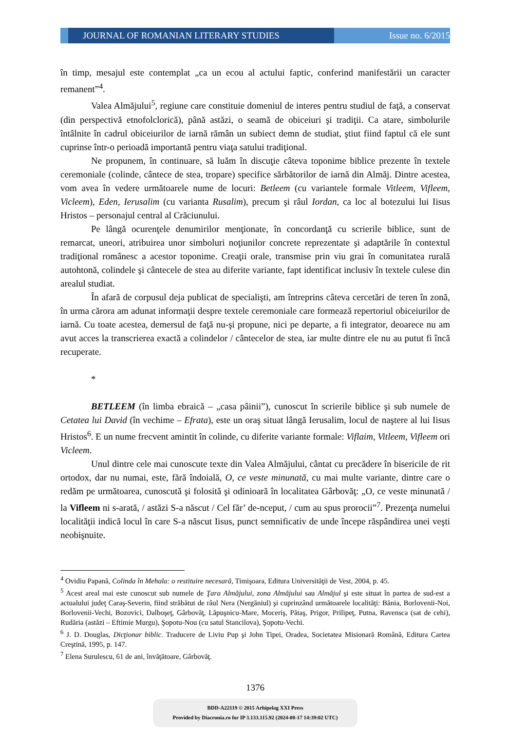JOURNAL OF ROMANIAN LITERARY STUDIES
Issue no. 6/2015
în timp, mesajul este contemplat „ca un ecou al actului faptic, conferind manifestării un caracter remanent”<sup>4</sup>.
Valea Almăjului<sup>5</sup>, regiune care constituie domeniul de interes pentru studiul de faţă, a conservat (din perspectivă etnofolclorică), până astăzi, o seamă de obiceiuri şi tradiţii. Ca atare, simbolurile întâlnite în cadrul obiceiurilor de iarnă rămân un subiect demn de studiat, ştiut fiind faptul că ele sunt cuprinse într-o perioadă importantă pentru viaţa satului tradiţional.
Ne propunem, în continuare, să luăm în discuţie câteva toponime biblice prezente în textele ceremoniale (colinde, cântece de stea, tropare) specifice sărbătorilor de iarnă din Almăj. Dintre acestea, vom avea în vedere următoarele nume de locuri: Betleem (cu variantele formale Vitleem, Vifleem, Vicleem), Eden, Ierusalim (cu varianta Rusalim), precum şi râul Iordan, ca loc al botezului lui Iisus Hristos – personajul central al Crăciunului.
Pe lângă ocurenţele denumirilor menţionate, în concordanţă cu scrierile biblice, sunt de remarcat, uneori, atribuirea unor simboluri noţiunilor concrete reprezentate şi adaptările în contextul tradiţional românesc a acestor toponime. Creaţii orale, transmise prin viu grai în comunitatea rurală autohtonă, colindele şi cântecele de stea au diferite variante, fapt identificat inclusiv în textele culese din arealul studiat.
În afară de corpusul deja publicat de specialişti, am întreprins câteva cercetări de teren în zonă, în urma cărora am adunat informaţii despre textele ceremoniale care formează repertoriul obiceiurilor de iarnă. Cu toate acestea, demersul de faţă nu-şi propune, nici pe departe, a fi integrator, deoarece nu am avut acces la transcrierea exactă a colindelor / cântecelor de stea, iar multe dintre ele nu au putut fi încă recuperate.
*
BETLEEM (în limba ebraică – „casa pâinii”), cunoscut în scrierile biblice şi sub numele de Cetatea lui David (în vechime – Efrata), este un oraş situat lângă Ierusalim, locul de naştere al lui Iisus Hristos<sup>6</sup>. E un nume frecvent amintit în colinde, cu diferite variante formale: Viflaim, Vitleem, Vifleem ori Vicleem.
Unul dintre cele mai cunoscute texte din Valea Almăjului, cântat cu precădere în bisericile de rit ortodox, dar nu numai, este, fără îndoială, O, ce veste minunată, cu mai multe variante, dintre care o redăm pe următoarea, cunoscută şi folosită şi odinioară în localitatea Gârbovăţ: „O, ce veste minunată / la Vifleem ni s-arată, / astăzi S-a născut / Cel făr’ de-nceput, / cum au spus prorocii”<sup>7</sup>. Prezenţa numelui localităţii indică locul în care S-a născut Iisus, punct semnificativ de unde începe răspândirea unei veşti neobişnuite.
<sup>4</sup> Ovidiu Papană, Colinda în Mehala: o restituire necesară, Timişoara, Editura Universităţii de Vest, 2004, p. 45.
<sup>5</sup> Acest areal mai este cunoscut sub numele de Ţara Almăjului, zona Almăjului sau Almăjul şi este situat în partea de sud-est a actualului judeţ Caraş-Severin, fiind străbătut de râul Nera (Nergăniul) şi cuprinzând următoarele localităţi: Bănia, Borlovenii-Noi, Borlovenii-Vechi, Bozovici, Dalboşeţ, Gârbovăţ, Lăpuşnicu-Mare, Moceriş, Pătaş, Prigor, Prilipeţ, Putna, Ravensca (sat de cehi), Rudăria (astăzi – Eftimie Murgu), Şopotu-Nou (cu satul Stancilova), Şopotu-Vechi.
<sup>6</sup> J. D. Douglas, Dicţionar biblic. Traducere de Liviu Pup şi John Tipei, Oradea, Societatea Misionară Română, Editura Cartea Creştină, 1995, p. 147.
<sup>7</sup> Elena Surulescu, 61 de ani, învăţătoare, Gârbovăţ.
1376
BDD-A22119 © 2015 Arhipelag XXI Press
Provided by Diacronia.ro for IP 3.133.115.92 (2024-08-17 14:39:02 UTC)